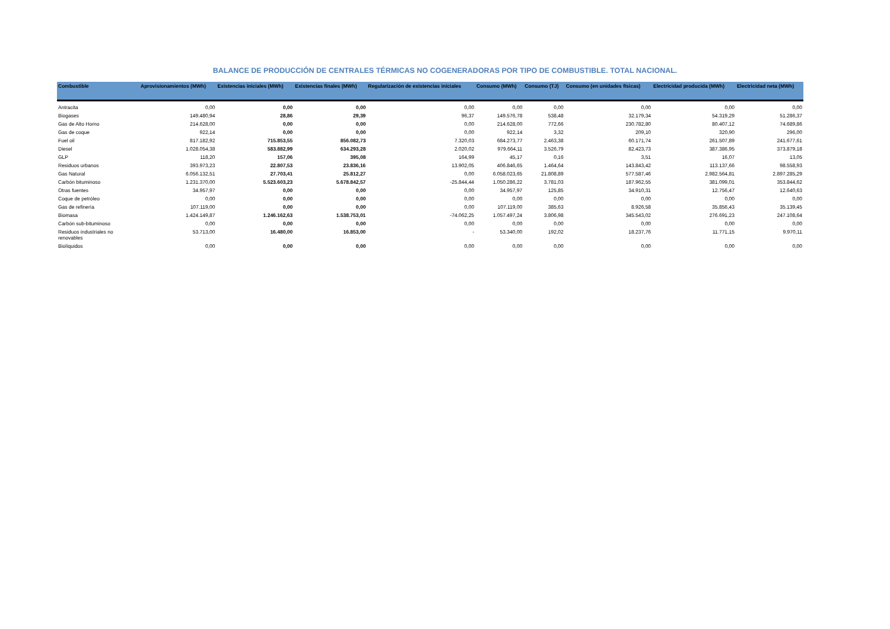BALANCE DE PRODUCCIÓN DE CENTRALES TÉRMICAS NO COGENERADORAS POR TIPO DE COMBUSTIBLE. TOTAL NACIONAL.
| Combustible | Aprovisionamientos (MWh) | Existencias iniciales (MWh) | Existencias finales (MWh) | Regularización de existencias iniciales | Consumo (MWh) | Consumo (TJ) | Consumo (en unidades físicas) | Electricidad producida (MWh) | Electricidad neta (MWh) |
| --- | --- | --- | --- | --- | --- | --- | --- | --- | --- |
| Antracita | 0,00 | 0,00 | 0,00 | 0,00 | 0,00 | 0,00 | 0,00 | 0,00 | 0,00 |
| Biogases | 149.480,94 | 28,86 | 29,39 | 96,37 | 149.576,78 | 538,48 | 32.179,34 | 54.319,29 | 51.286,37 |
| Gas de Alto Horno | 214.628,00 | 0,00 | 0,00 | 0,00 | 214.628,00 | 772,66 | 230.782,80 | 80.407,12 | 74.689,86 |
| Gas de coque | 922,14 | 0,00 | 0,00 | 0,00 | 922,14 | 3,32 | 209,10 | 320,90 | 296,00 |
| Fuel oil | 817.182,92 | 715.853,55 | 856.082,73 | 7.320,03 | 684.273,77 | 2.463,38 | 60.171,74 | 261.507,89 | 241.677,61 |
| Diesel | 1.028.054,38 | 583.882,99 | 634.293,28 | 2.020,02 | 979.664,11 | 3.526,79 | 82.423,73 | 387.386,95 | 373.879,18 |
| GLP | 118,20 | 157,06 | 395,08 | 164,99 | 45,17 | 0,16 | 3,51 | 16,07 | 13,05 |
| Residuos urbanos | 393.973,23 | 22.807,53 | 23.836,16 | 13.902,05 | 406.846,65 | 1.464,64 | 143.843,42 | 113.137,66 | 98.558,93 |
| Gas Natural | 6.056.132,51 | 27.703,41 | 25.812,27 | 0,00 | 6.058.023,65 | 21.808,89 | 577.587,46 | 2.982.564,81 | 2.897.285,29 |
| Carbón bituminoso | 1.231.370,00 | 5.523.603,23 | 5.678.842,57 | -25.844,44 | 1.050.286,22 | 3.781,03 | 187.962,55 | 381.099,01 | 353.844,62 |
| Otras fuentes | 34.957,97 | 0,00 | 0,00 | 0,00 | 34.957,97 | 125,85 | 34.910,31 | 12.756,47 | 12.640,63 |
| Coque de petróleo | 0,00 | 0,00 | 0,00 | 0,00 | 0,00 | 0,00 | 0,00 | 0,00 | 0,00 |
| Gas de refinería | 107.119,00 | 0,00 | 0,00 | 0,00 | 107.119,00 | 385,63 | 8.926,58 | 35.856,43 | 35.139,45 |
| Biomasa | 1.424.149,87 | 1.246.162,63 | 1.538.753,01 | -74.062,25 | 1.057.497,24 | 3.806,98 | 345.543,02 | 276.691,23 | 247.108,64 |
| Carbón sub-bituminoso | 0,00 | 0,00 | 0,00 | 0,00 | 0,00 | 0,00 | 0,00 | 0,00 | 0,00 |
| Residuos industriales no renovables | 53.713,00 | 16.480,00 | 16.853,00 | - | 53.340,00 | 192,02 | 18.237,76 | 11.771,15 | 9.970,11 |
| Biolíquidos | 0,00 | 0,00 | 0,00 | 0,00 | 0,00 | 0,00 | 0,00 | 0,00 | 0,00 |